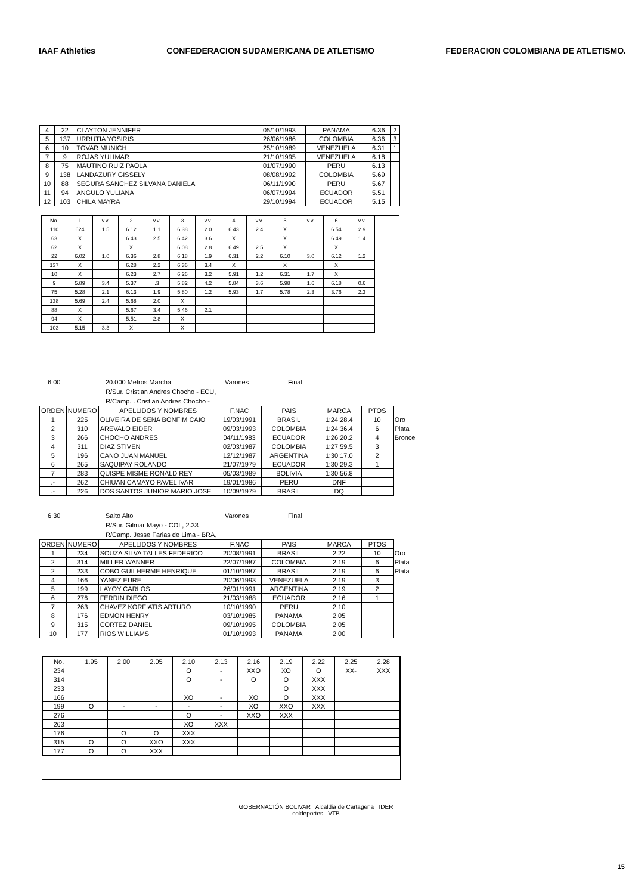IAAF Athletics
CONFEDERACION SUDAMERICANA DE ATLETISMO
FEDERACION COLOMBIANA DE ATLETISMO.
| 4 | 22 | CLAYTON JENNIFER | 05/10/1993 | PANAMA | 6.36 | 2 |
| 5 | 137 | URRUTIA YOSIRIS | 26/06/1986 | COLOMBIA | 6.36 | 3 |
| 6 | 10 | TOVAR MUNICH | 25/10/1989 | VENEZUELA | 6.31 | 1 |
| 7 | 9 | ROJAS YULIMAR | 21/10/1995 | VENEZUELA | 6.18 | |
| 8 | 75 | MAUTINO RUIZ PAOLA | 01/07/1990 | PERU | 6.13 | |
| 9 | 138 | LANDAZURY GISSELY | 08/08/1992 | COLOMBIA | 5.69 | |
| 10 | 88 | SEGURA SANCHEZ SILVANA DANIELA | 06/11/1990 | PERU | 5.67 | |
| 11 | 94 | ANGULO YULIANA | 06/07/1994 | ECUADOR | 5.51 | |
| 12 | 103 | CHILA MAYRA | 29/10/1994 | ECUADOR | 5.15 | |
| No. | 1 | v.v. | 2 | v.v. | 3 | v.v. | 4 | v.v. | 5 | v.v. | 6 | v.v. |
| 110 | 624 | 1.5 | 6.12 | 1.1 | 6.38 | 2.0 | 6.43 | 2.4 | X | | 6.54 | 2.9 |
| 63 | X | | 6.43 | 2.5 | 6.42 | 3.6 | X | | X | | 6.49 | 1.4 |
| 62 | X | | X | | 6.08 | 2.8 | 6.49 | 2.5 | X | | X | |
| 22 | 6.02 | 1.0 | 6.36 | 2.8 | 6.18 | 1.9 | 6.31 | 2.2 | 6.10 | 3.0 | 6.12 | 1.2 |
| 137 | X | | 6.28 | 2.2 | 6.36 | 3.4 | X | | X | | X | |
| 10 | X | | 6.23 | 2.7 | 6.26 | 3.2 | 5.91 | 1.2 | 6.31 | 1.7 | X | |
| 9 | 5.89 | 3.4 | 5.37 | .3 | 5.82 | 4.2 | 5.84 | 3.6 | 5.98 | 1.6 | 6.18 | 0.6 |
| 75 | 5.28 | 2.1 | 6.13 | 1.9 | 5.80 | 1.2 | 5.93 | 1.7 | 5.78 | 2.3 | 3.76 | 2.3 |
| 138 | 5.69 | 2.4 | 5.68 | 2.0 | X | | | | | | | |
| 88 | X | | 5.67 | 3.4 | 5.46 | 2.1 | | | | | | |
| 94 | X | | 5.51 | 2.8 | X | | | | | | | |
| 103 | 5.15 | 3.3 | X | | X | | | | | | | |
6:00 20.000 Metros Marcha Varones Final
R/Sur. Cristian Andres Chocho - ECU,
R/Camp. . Cristian Andres Chocho -
| ORDEN | NUMERO | APELLIDOS Y NOMBRES | F.NAC | PAIS | MARCA | PTOS | |
| 1 | 225 | OLIVEIRA DE SENA BONFIM CAIO | 19/03/1991 | BRASIL | 1:24:28.4 | 10 | Oro |
| 2 | 310 | AREVALO EIDER | 09/03/1993 | COLOMBIA | 1:24:36.4 | 6 | Plata |
| 3 | 266 | CHOCHO ANDRES | 04/11/1983 | ECUADOR | 1:26:20.2 | 4 | Bronce |
| 4 | 311 | DIAZ STIVEN | 02/03/1987 | COLOMBIA | 1:27:59.5 | 3 | |
| 5 | 196 | CANO JUAN MANUEL | 12/12/1987 | ARGENTINA | 1:30:17.0 | 2 | |
| 6 | 265 | SAQUIPAY ROLANDO | 21/07/1979 | ECUADOR | 1:30:29.3 | 1 | |
| 7 | 283 | QUISPE MISME RONALD REY | 05/03/1989 | BOLIVIA | 1:30:56.8 | | |
| .- | 262 | CHIUAN CAMAYO PAVEL IVAR | 19/01/1986 | PERU | DNF | | |
| .- | 226 | DOS SANTOS JUNIOR MARIO JOSE | 10/09/1979 | BRASIL | DQ | | |
6:30 Salto Alto Varones Final
R/Sur. Gilmar Mayo - COL, 2.33
R/Camp. Jesse Farias de Lima - BRA,
| ORDEN | NUMERO | APELLIDOS Y NOMBRES | F.NAC | PAIS | MARCA | PTOS | |
| 1 | 234 | SOUZA SILVA TALLES FEDERICO | 20/08/1991 | BRASIL | 2.22 | 10 | Oro |
| 2 | 314 | MILLER WANNER | 22/07/1987 | COLOMBIA | 2.19 | 6 | Plata |
| 2 | 233 | COBO GUILHERME HENRIQUE | 01/10/1987 | BRASIL | 2.19 | 6 | Plata |
| 4 | 166 | YANEZ EURE | 20/06/1993 | VENEZUELA | 2.19 | 3 | |
| 5 | 199 | LAYOY CARLOS | 26/01/1991 | ARGENTINA | 2.19 | 2 | |
| 6 | 276 | FERRIN DIEGO | 21/03/1988 | ECUADOR | 2.16 | 1 | |
| 7 | 263 | CHAVEZ KORFIATIS ARTURO | 10/10/1990 | PERU | 2.10 | | |
| 8 | 176 | EDMON HENRY | 03/10/1985 | PANAMA | 2.05 | | |
| 9 | 315 | CORTEZ DANIEL | 09/10/1995 | COLOMBIA | 2.05 | | |
| 10 | 177 | RIOS WILLIAMS | 01/10/1993 | PANAMA | 2.00 | | |
| No. | 1.95 | 2.00 | 2.05 | 2.10 | 2.13 | 2.16 | 2.19 | 2.22 | 2.25 | 2.28 |
| 234 | | | | O | - | XXO | XO | O | XX- | XXX |
| 314 | | | | O | - | O | O | XXX | | |
| 233 | | | | | | | O | XXX | | |
| 166 | | | | XO | - | XO | O | XXX | | |
| 199 | O | - | - | - | - | XO | XXO | XXX | | |
| 276 | | | | O | - | XXO | XXX | | | |
| 263 | | | | XO | XXX | | | | | |
| 176 | | O | O | XXX | | | | | | |
| 315 | O | O | XXO | XXX | | | | | | |
| 177 | O | O | XXX | | | | | | | |
GOBERNACIÓN BOLIVAR Alcaldia de Cartagena IDER
coldeportes VTB
15